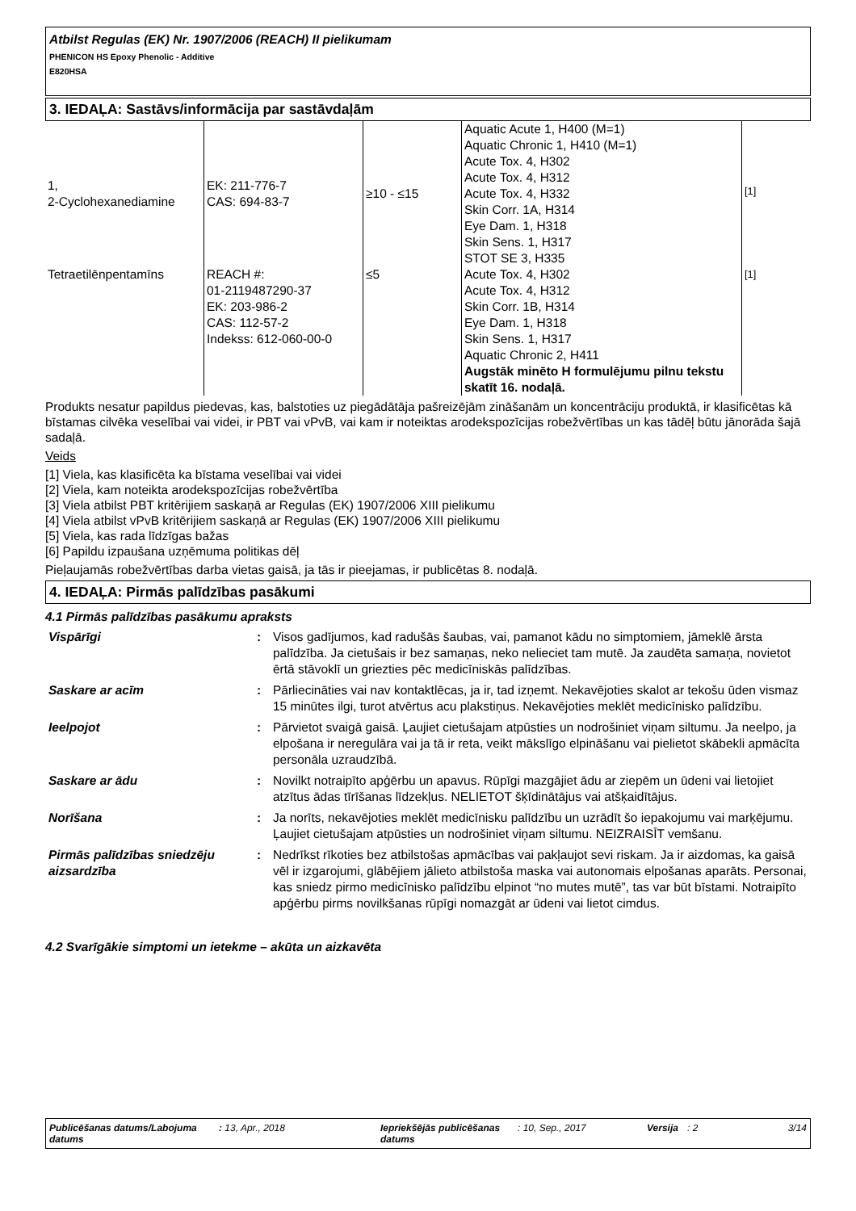Atbilst Regulas (EK) Nr. 1907/2006 (REACH) II pielikumam
PHENICON HS Epoxy Phenolic - Additive
E820HSA
3. IEDAĻA: Sastāvs/informācija par sastāvdaļām
| 1, 2-Cyclohexanediamine | EK: 211-776-7 CAS: 694-83-7 | ≥10 - ≤15 | Aquatic Acute 1, H400 (M=1) Aquatic Chronic 1, H410 (M=1) Acute Tox. 4, H302 Acute Tox. 4, H312 Acute Tox. 4, H332 Skin Corr. 1A, H314 Eye Dam. 1, H318 Skin Sens. 1, H317 STOT SE 3, H335 | <sup>[1]</sup> |
| Tetraetilēnpentamīns | REACH #: 01-2119487290-37 EK: 203-986-2 CAS: 112-57-2 Indekss: 612-060-00-0 | ≤5 | Acute Tox. 4, H302 Acute Tox. 4, H312 Skin Corr. 1B, H314 Eye Dam. 1, H318 Skin Sens. 1, H317 Aquatic Chronic 2, H411 Augstāk minēto H formulējumu pilnu tekstu skatīt 16. nodaļā. | <sup>[1]</sup> |
Produkts nesatur papildus piedevas, kas, balstoties uz piegādātāja pašreizējām zināšanām un koncentrāciju produktā, ir klasificētas kā bīstamas cilvēka veselībai vai videi, ir PBT vai vPvB, vai kam ir noteiktas arodekspozīcijas robežvērtības un kas tādēļ būtu jānorāda šajā sadaļā.
Veids
[1] Viela, kas klasificēta ka bīstama veselībai vai videi
[2] Viela, kam noteikta arodekspozīcijas robežvērtība
[3] Viela atbilst PBT kritērijiem saskaņā ar Regulas (EK) 1907/2006 XIII pielikumu
[4] Viela atbilst vPvB kritērijiem saskaņā ar Regulas (EK) 1907/2006 XIII pielikumu
[5] Viela, kas rada līdzīgas bažas
[6] Papildu izpaušana uzņēmuma politikas dēļ
Pieļaujamās robežvērtības darba vietas gaisā, ja tās ir pieejamas, ir publicētas 8. nodaļā.
4. IEDAĻA: Pirmās palīdzības pasākumi
4.1 Pirmās palīdzības pasākumu apraksts
| Vispārīgi | : | Visos gadījumos, kad radušās šaubas, vai, pamanot kādu no simptomiem, jāmeklē ārsta palīdzība. Ja cietušais ir bez samaņas, neko nelieciet tam mutē. Ja zaudēta samaņa, novietot ērtā stāvoklī un griezties pēc medicīniskās palīdzības. |
| Saskare ar acīm | : | Pārliecināties vai nav kontaktlēcas, ja ir, tad izņemt. Nekavējoties skalot ar tekošu ūden vismaz 15 minūtes ilgi, turot atvērtus acu plakstiņus. Nekavējoties meklēt medicīnisko palīdzību. |
| Ieelpojot | : | Pārvietot svaigā gaisā. Ļaujiet cietušajam atpūsties un nodrošiniet viņam siltumu. Ja neelpo, ja elpošana ir neregulāra vai ja tā ir reta, veikt mākslīgo elpināšanu vai pielietot skābekli apmācīta personāla uzraudzībā. |
| Saskare ar ādu | : | Novilkt notraipīto apģērbu un apavus. Rūpīgi mazgājiet ādu ar ziepēm un ūdeni vai lietojiet atzītus ādas tīrīšanas līdzekļus. NELIETOT šķīdinātājus vai atšķaidītājus. |
| Norīšana | : | Ja norīts, nekavējoties meklēt medicīnisku palīdzību un uzrādīt šo iepakojumu vai marķējumu. Ļaujiet cietušajam atpūsties un nodrošiniet viņam siltumu. NEIZRAISĪT vemšanu. |
| Pirmās palīdzības sniedzēju aizsardzība | : | Nedrīkst rīkoties bez atbilstošas apmācības vai pakļaujot sevi riskam. Ja ir aizdomas, ka gaisā vēl ir izgarojumi, glābējiem jālieto atbilstoša maska vai autonomais elpošanas aparāts. Personai, kas sniedz pirmo medicīnisko palīdzību elpinot “no mutes mutē”, tas var būt bīstami. Notraipīto apģērbu pirms novilkšanas rūpīgi nomazgāt ar ūdeni vai lietot cimdus. |
4.2 Svarīgākie simptomi un ietekme – akūta un aizkavēta
Publicēšanas datums/Labojuma datums
: 13, Apr., 2018 Iepriekšējās publicēšanas datums
: 10, Sep., 2017 Versija
: 2 3/14